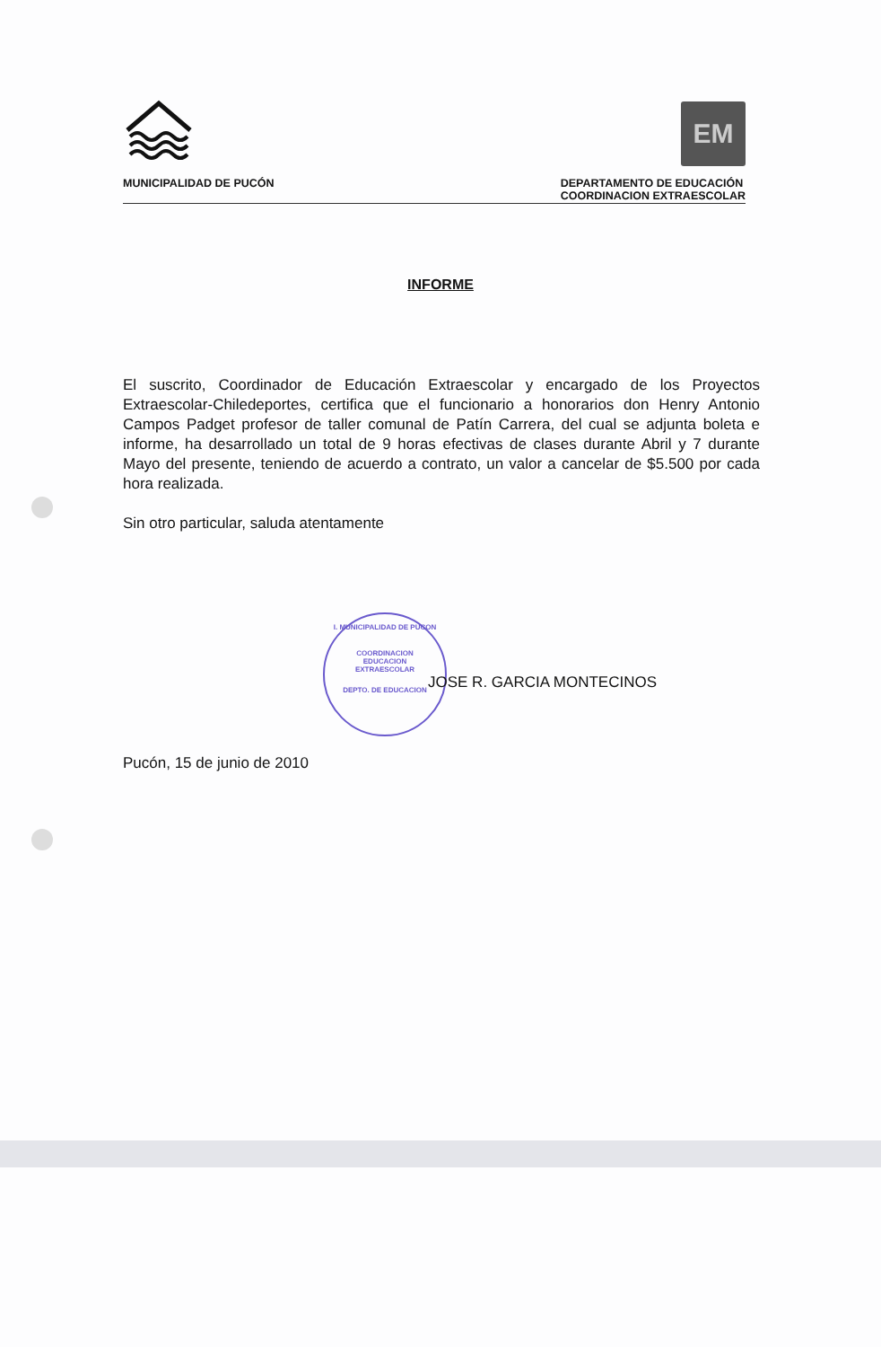EM
MUNICIPALIDAD DE PUCÓN DEPARTAMENTO DE EDUCACIÓN
COORDINACION EXTRAESCOLAR
INFORME
El suscrito, Coordinador de Educación Extraescolar y encargado de los Proyectos Extraescolar-Chiledeportes, certifica que el funcionario a honorarios don Henry Antonio Campos Padget profesor de taller comunal de Patín Carrera, del cual se adjunta boleta e informe, ha desarrollado un total de 9 horas efectivas de clases durante Abril y 7 durante Mayo del presente, teniendo de acuerdo a contrato, un valor a cancelar de $5.500 por cada hora realizada.
Sin otro particular, saluda atentamente
I. MUNICIPALIDAD DE PUCON
COORDINACION
EDUCACION
EXTRAESCOLAR
DEPTO. DE EDUCACION
JOSE R. GARCIA MONTECINOS
Pucón, 15 de junio de 2010